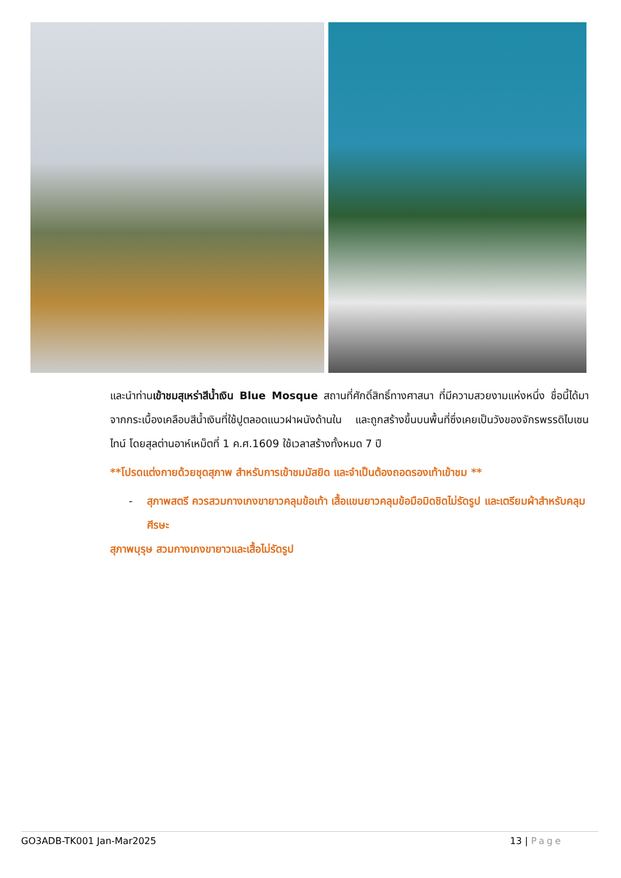และนำท่านเข้าชมสุเหร่าสีน้ำเงิน Blue Mosque สถานที่ศักดิ์สิทธิ์ทางศาสนา ที่มีความสวยงามแห่งหนึ่ง ชื่อนี้ได้มาจากกระเบื้องเคลือบสีน้ำเงินที่ใช้ปูตลอดแนวฝาผนังด้านใน และถูกสร้างขึ้นบนพื้นที่ซึ่งเคยเป็นวังของจักรพรรดิไบเซนไทน์ โดยสุลต่านอาห์เหม็ตที่ 1 ค.ศ.1609 ใช้เวลาสร้างทั้งหมด 7 ปี
**โปรดแต่งกายด้วยชุดสุภาพ สำหรับการเข้าชมมัสยิด และจำเป็นต้องถอดรองเท้าเข้าชม **
- สุภาพสตรี ควรสวมกางเกงขายาวคลุมข้อเท้า เสื้อแขนยาวคลุมข้อมือมิดชิดไม่รัดรูป และเตรียมผ้าสำหรับคลุมศีรษะ
สุภาพบุรุษ สวมกางเกงขายาวและเสื้อไม่รัดรูป
GO3ADB-TK001 Jan-Mar2025 13 | Page